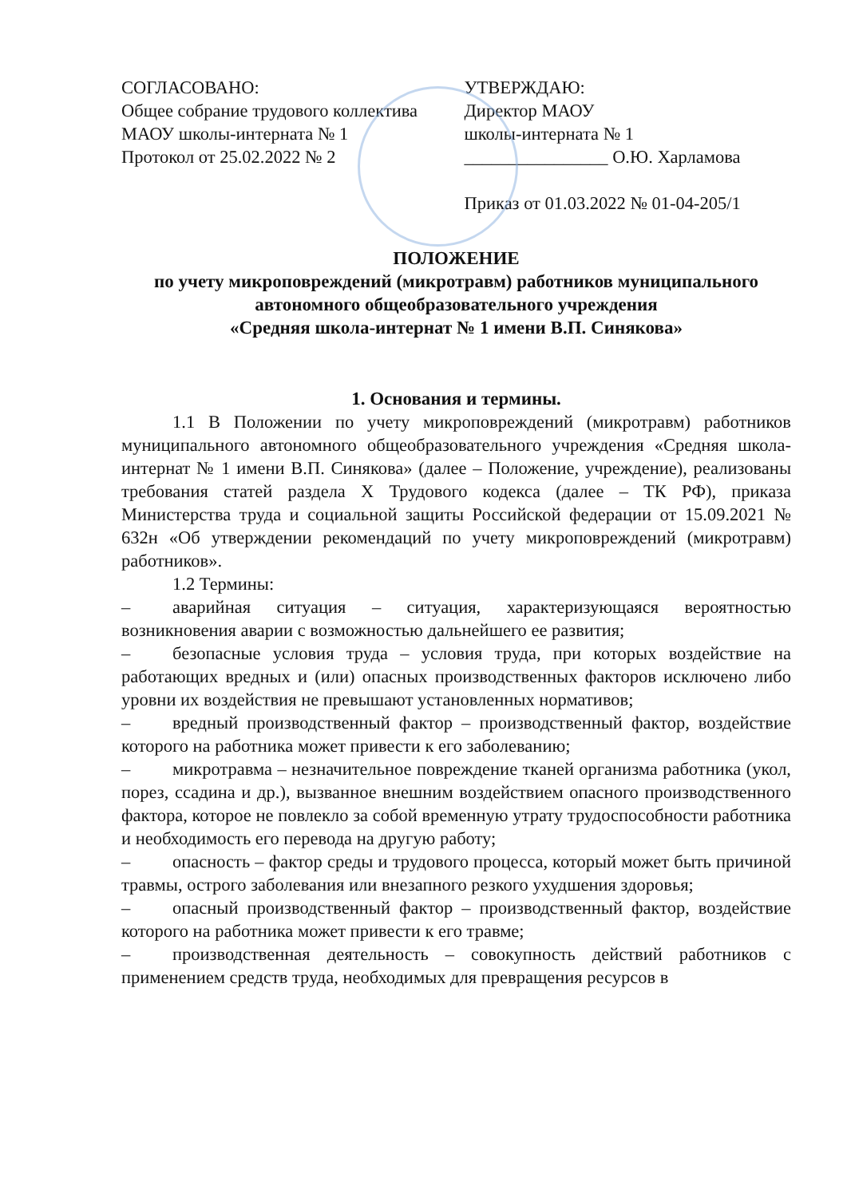СОГЛАСОВАНО:
Общее собрание трудового коллектива
МАОУ школы-интерната № 1
Протокол от 25.02.2022 № 2
УТВЕРЖДАЮ:
Директор МАОУ
школы-интерната № 1
________________ О.Ю. Харламова
Приказ от 01.03.2022 № 01-04-205/1
ПОЛОЖЕНИЕ
по учету микроповреждений (микротравм) работников муниципального автономного общеобразовательного учреждения
«Средняя школа-интернат № 1 имени В.П. Синякова»
1. Основания и термины.
1.1 В Положении по учету микроповреждений (микротравм) работников муниципального автономного общеобразовательного учреждения «Средняя школа-интернат № 1 имени В.П. Синякова» (далее – Положение, учреждение), реализованы требования статей раздела X Трудового кодекса (далее – ТК РФ), приказа Министерства труда и социальной защиты Российской федерации от 15.09.2021 № 632н «Об утверждении рекомендаций по учету микроповреждений (микротравм) работников».
1.2 Термины:
– аварийная ситуация – ситуация, характеризующаяся вероятностью возникновения аварии с возможностью дальнейшего ее развития;
– безопасные условия труда – условия труда, при которых воздействие на работающих вредных и (или) опасных производственных факторов исключено либо уровни их воздействия не превышают установленных нормативов;
– вредный производственный фактор – производственный фактор, воздействие которого на работника может привести к его заболеванию;
– микротравма – незначительное повреждение тканей организма работника (укол, порез, ссадина и др.), вызванное внешним воздействием опасного производственного фактора, которое не повлекло за собой временную утрату трудоспособности работника и необходимость его перевода на другую работу;
– опасность – фактор среды и трудового процесса, который может быть причиной травмы, острого заболевания или внезапного резкого ухудшения здоровья;
– опасный производственный фактор – производственный фактор, воздействие которого на работника может привести к его травме;
– производственная деятельность – совокупность действий работников с применением средств труда, необходимых для превращения ресурсов в